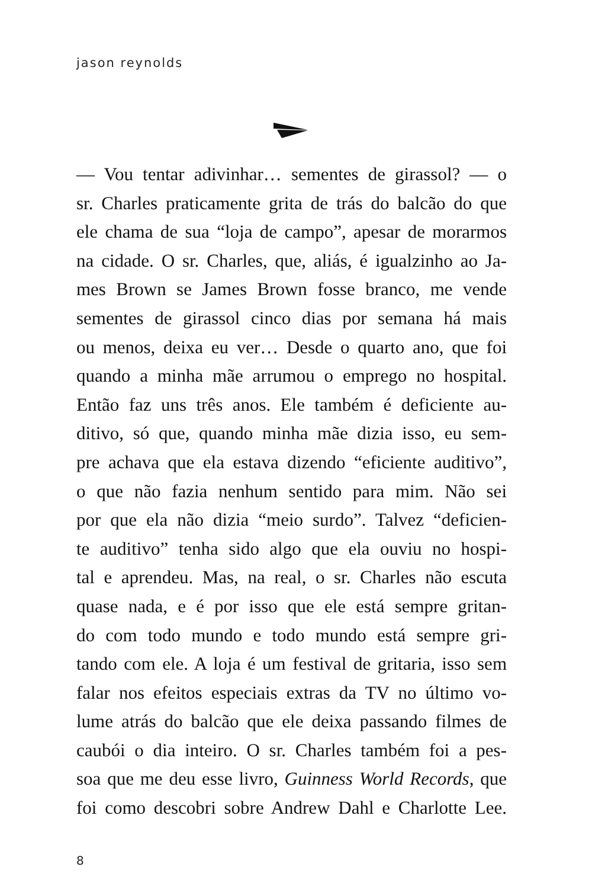jason reynolds
— Vou tentar adivinhar… sementes de girassol? — o
sr. Charles praticamente grita de trás do balcão do que
ele chama de sua “loja de campo”, apesar de morarmos
na cidade. O sr. Charles, que, aliás, é igualzinho ao Ja-
mes Brown se James Brown fosse branco, me vende
sementes de girassol cinco dias por semana há mais
ou menos, deixa eu ver… Desde o quarto ano, que foi
quando a minha mãe arrumou o emprego no hospital.
Então faz uns três anos. Ele também é deficiente au-
ditivo, só que, quando minha mãe dizia isso, eu sem-
pre achava que ela estava dizendo “eficiente auditivo”,
o que não fazia nenhum sentido para mim. Não sei
por que ela não dizia “meio surdo”. Talvez “deficien-
te auditivo” tenha sido algo que ela ouviu no hospi-
tal e aprendeu. Mas, na real, o sr. Charles não escuta
quase nada, e é por isso que ele está sempre gritan-
do com todo mundo e todo mundo está sempre gri-
tando com ele. A loja é um festival de gritaria, isso sem
falar nos efeitos especiais extras da TV no último vo-
lume atrás do balcão que ele deixa passando filmes de
caubói o dia inteiro. O sr. Charles também foi a pes-
soa que me deu esse livro, Guinness World Records, que
foi como descobri sobre Andrew Dahl e Charlotte Lee.
8